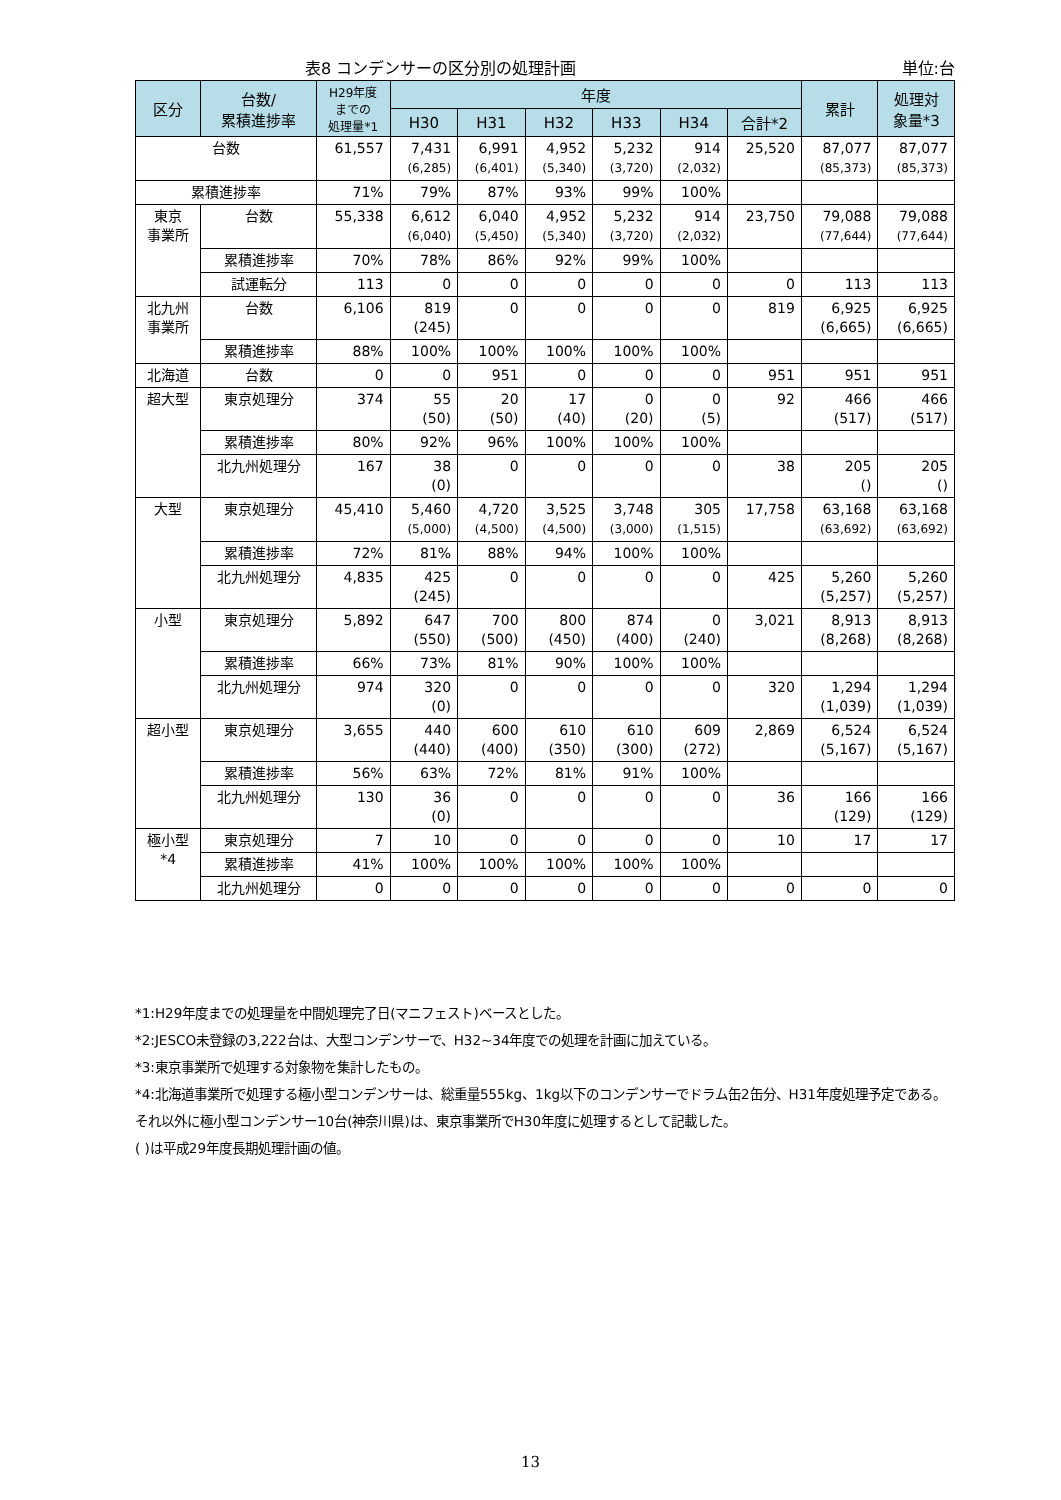表8 コンデンサーの区分別の処理計画 単位:台
| 区分 | 台数/ 累積進捗率 | H29年度 までの 処理量*1 | 年度 | | | | | | 累計 | 処理対 象量*3 |
| --- | --- | --- | --- | --- | --- | --- | --- | --- | --- | --- |
| | | | H30 | H31 | H32 | H33 | H34 | 合計*2 | | |
| 台数 | | 61,557 | 7,431 (6,285) | 6,991 (6,401) | 4,952 (5,340) | 5,232 (3,720) | 914 (2,032) | 25,520 | 87,077 (85,373) | 87,077 (85,373) |
| 累積進捗率 | | 71% | 79% | 87% | 93% | 99% | 100% | | | |
| 東京 事業所 | 台数 | 55,338 | 6,612 (6,040) | 6,040 (5,450) | 4,952 (5,340) | 5,232 (3,720) | 914 (2,032) | 23,750 | 79,088 (77,644) | 79,088 (77,644) |
| | 累積進捗率 | 70% | 78% | 86% | 92% | 99% | 100% | | | |
| | 試運転分 | 113 | 0 | 0 | 0 | 0 | 0 | 0 | 113 | 113 |
| 北九州 事業所 | 台数 | 6,106 | 819 (245) | 0 | 0 | 0 | 0 | 819 | 6,925 (6,665) | 6,925 (6,665) |
| | 累積進捗率 | 88% | 100% | 100% | 100% | 100% | 100% | | | |
| 北海道 | 台数 | 0 | 0 | 951 | 0 | 0 | 0 | 951 | 951 | 951 |
| 超大型 | 東京処理分 | 374 | 55 (50) | 20 (50) | 17 (40) | 0 (20) | 0 (5) | 92 | 466 (517) | 466 (517) |
| | 累積進捗率 | 80% | 92% | 96% | 100% | 100% | 100% | | | |
| | 北九州処理分 | 167 | 38 (0) | 0 | 0 | 0 | 0 | 38 | 205 () | 205 () |
| 大型 | 東京処理分 | 45,410 | 5,460 (5,000) | 4,720 (4,500) | 3,525 (4,500) | 3,748 (3,000) | 305 (1,515) | 17,758 | 63,168 (63,692) | 63,168 (63,692) |
| | 累積進捗率 | 72% | 81% | 88% | 94% | 100% | 100% | | | |
| | 北九州処理分 | 4,835 | 425 (245) | 0 | 0 | 0 | 0 | 425 | 5,260 (5,257) | 5,260 (5,257) |
| 小型 | 東京処理分 | 5,892 | 647 (550) | 700 (500) | 800 (450) | 874 (400) | 0 (240) | 3,021 | 8,913 (8,268) | 8,913 (8,268) |
| | 累積進捗率 | 66% | 73% | 81% | 90% | 100% | 100% | | | |
| | 北九州処理分 | 974 | 320 (0) | 0 | 0 | 0 | 0 | 320 | 1,294 (1,039) | 1,294 (1,039) |
| 超小型 | 東京処理分 | 3,655 | 440 (440) | 600 (400) | 610 (350) | 610 (300) | 609 (272) | 2,869 | 6,524 (5,167) | 6,524 (5,167) |
| | 累積進捗率 | 56% | 63% | 72% | 81% | 91% | 100% | | | |
| | 北九州処理分 | 130 | 36 (0) | 0 | 0 | 0 | 0 | 36 | 166 (129) | 166 (129) |
| 極小型 *4 | 東京処理分 | 7 | 10 | 0 | 0 | 0 | 0 | 10 | 17 | 17 |
| | 累積進捗率 | 41% | 100% | 100% | 100% | 100% | 100% | | | |
| | 北九州処理分 | 0 | 0 | 0 | 0 | 0 | 0 | 0 | 0 | 0 |
*1:H29年度までの処理量を中間処理完了日(マニフェスト)ベースとした。
*2:JESCO未登録の3,222台は、大型コンデンサーで、H32~34年度での処理を計画に加えている。
*3:東京事業所で処理する対象物を集計したもの。
*4:北海道事業所で処理する極小型コンデンサーは、総重量555kg、1kg以下のコンデンサーでドラム缶2缶分、H31年度処理予定である。それ以外に極小型コンデンサー10台(神奈川県)は、東京事業所でH30年度に処理するとして記載した。
( )は平成29年度長期処理計画の値。
13